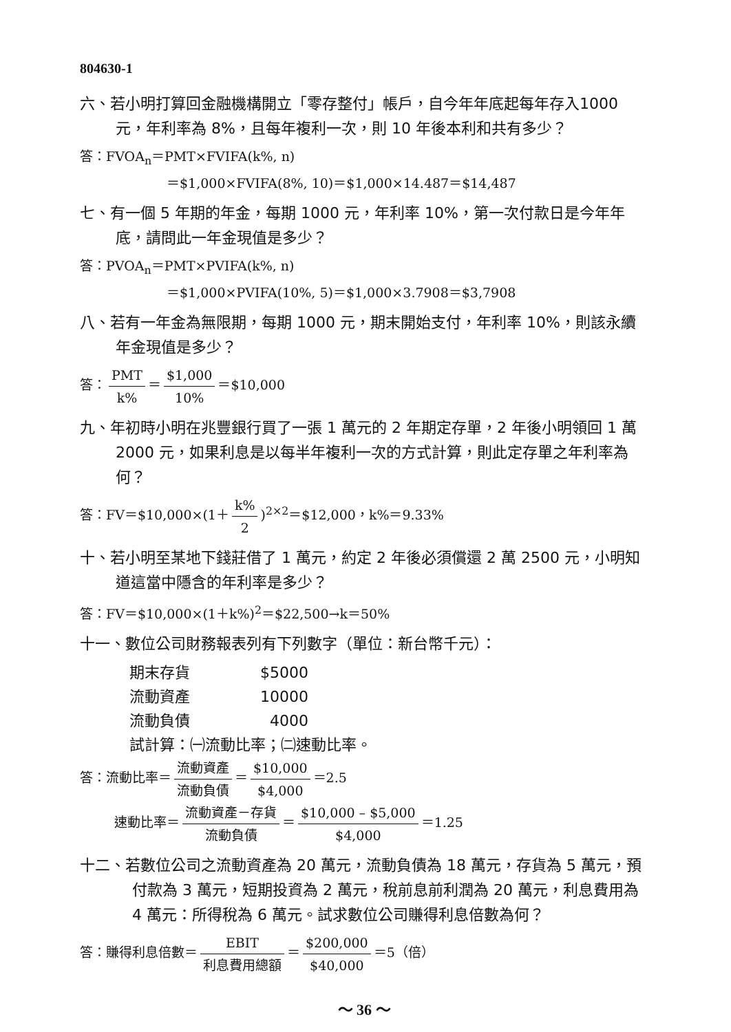804630-1
六、若小明打算回金融機構開立「零存整付」帳戶，自今年年底起每年存入1000 元，年利率為 8%，且每年複利一次，則 10 年後本利和共有多少？
答：FVOA<sub>n</sub>＝PMT×FVIFA(k%, n)
＝$1,000×FVIFA(8%, 10)＝$1,000×14.487＝$14,487
七、有一個 5 年期的年金，每期 1000 元，年利率 10%，第一次付款日是今年年底，請問此一年金現值是多少？
答：PVOA<sub>n</sub>＝PMT×PVIFA(k%, n)
＝$1,000×PVIFA(10%, 5)＝$1,000×3.7908＝$3,7908
八、若有一年金為無限期，每期 1000 元，期末開始支付，年利率 10%，則該永續年金現值是多少？
答： PMT k% ＝ $1,000 10% ＝$10,000
九、年初時小明在兆豐銀行買了一張 1 萬元的 2 年期定存單，2 年後小明領回 1 萬 2000 元，如果利息是以每半年複利一次的方式計算，則此定存單之年利率為何？
答：FV＝$10,000×(1＋ k% 2)<sup>2×2</sup>＝$12,000，k%＝9.33%
十、若小明至某地下錢莊借了 1 萬元，約定 2 年後必須償還 2 萬 2500 元，小明知道這當中隱含的年利率是多少？
答：FV＝$10,000×(1＋k%)<sup>2</sup>＝$22,500→k＝50%
十一、數位公司財務報表列有下列數字（單位：新台幣千元）：
期末存貨 $5000
流動資產 10000
流動負債 4000
試計算：㈠流動比率；㈡速動比率。
答：流動比率＝ 流動資產 流動負債 ＝ $10,000 $4,000 ＝2.5
速動比率＝ 流動資產－存貨 流動負債 ＝ $10,000 – $5,000 $4,000 ＝1.25
十二、若數位公司之流動資產為 20 萬元，流動負債為 18 萬元，存貨為 5 萬元，預付款為 3 萬元，短期投資為 2 萬元，稅前息前利潤為 20 萬元，利息費用為 4 萬元：所得稅為 6 萬元。試求數位公司賺得利息倍數為何？
答：賺得利息倍數＝ EBIT 利息費用總額 ＝ $200,000 $40,000 ＝5（倍）
～ 36 ～